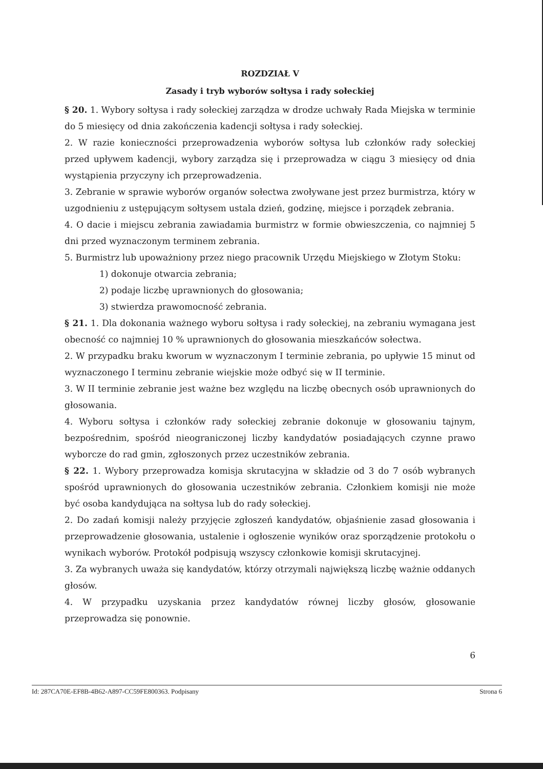ROZDZIAŁ V
Zasady i tryb wyborów sołtysa i rady sołeckiej
§ 20. 1. Wybory sołtysa i rady sołeckiej zarządza w drodze uchwały Rada Miejska w terminie do 5 miesięcy od dnia zakończenia kadencji sołtysa i rady sołeckiej.
2. W razie konieczności przeprowadzenia wyborów sołtysa lub członków rady sołeckiej przed upływem kadencji, wybory zarządza się i przeprowadza w ciągu 3 miesięcy od dnia wystąpienia przyczyny ich przeprowadzenia.
3. Zebranie w sprawie wyborów organów sołectwa zwoływane jest przez burmistrza, który w uzgodnieniu z ustępującym sołtysem ustala dzień, godzinę, miejsce i porządek zebrania.
4. O dacie i miejscu zebrania zawiadamia burmistrz w formie obwieszczenia, co najmniej 5 dni przed wyznaczonym terminem zebrania.
5. Burmistrz lub upoważniony przez niego pracownik Urzędu Miejskiego w Złotym Stoku:
1) dokonuje otwarcia zebrania;
2) podaje liczbę uprawnionych do głosowania;
3) stwierdza prawomocność zebrania.
§ 21. 1. Dla dokonania ważnego wyboru sołtysa i rady sołeckiej, na zebraniu wymagana jest obecność co najmniej 10 % uprawnionych do głosowania mieszkańców sołectwa.
2. W przypadku braku kworum w wyznaczonym I terminie zebrania, po upływie 15 minut od wyznaczonego I terminu zebranie wiejskie może odbyć się w II terminie.
3. W II terminie zebranie jest ważne bez względu na liczbę obecnych osób uprawnionych do głosowania.
4. Wyboru sołtysa i członków rady sołeckiej zebranie dokonuje w głosowaniu tajnym, bezpośrednim, spośród nieograniczonej liczby kandydatów posiadających czynne prawo wyborcze do rad gmin, zgłoszonych przez uczestników zebrania.
§ 22. 1. Wybory przeprowadza komisja skrutacyjna w składzie od 3 do 7 osób wybranych spośród uprawnionych do głosowania uczestników zebrania. Członkiem komisji nie może być osoba kandydująca na sołtysa lub do rady sołeckiej.
2. Do zadań komisji należy przyjęcie zgłoszeń kandydatów, objaśnienie zasad głosowania i przeprowadzenie głosowania, ustalenie i ogłoszenie wyników oraz sporządzenie protokołu o wynikach wyborów. Protokół podpisują wszyscy członkowie komisji skrutacyjnej.
3. Za wybranych uważa się kandydatów, którzy otrzymali największą liczbę ważnie oddanych głosów.
4. W przypadku uzyskania przez kandydatów równej liczby głosów, głosowanie przeprowadza się ponownie.
6
Id: 287CA70E-EF8B-4B62-A897-CC59FE800363. Podpisany Strona 6